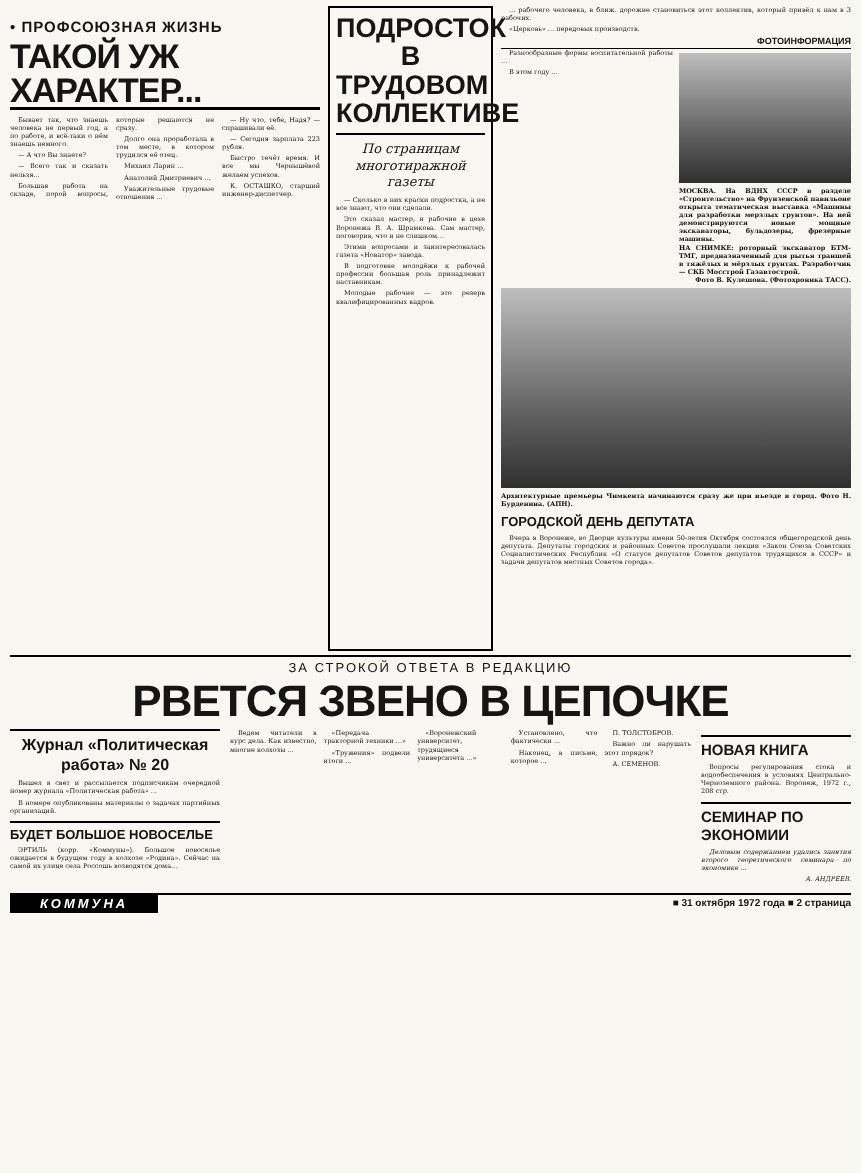• ПРОФСОЮЗНАЯ ЖИЗНЬ
ТАКОЙ УЖ ХАРАКТЕР...
Бывает так, что знаешь человека не первый год, а по работе, и всё-таки о нём знаешь немного.
— А что Вы знаете?
— Всего так и сказать нельзя...
Большая работа на складе, порой вопросы, которые решаются не сразу.
Долго она проработала в том месте, в котором трудился её отец.
Михаил Ларин ...
Анатолий Дмитриевич ...
Уважительные трудовые отношения ...
— Ну что, тебе, Надя? — спрашивали её.
— Сегодня зарплата 223 рубля.
Быстро течёт время. И все мы Чернышёвой желаем успехов.
К. ОСТАШКО, старший инженер-диспетчер.
ПОДРОСТОК В ТРУДОВОМ КОЛЛЕКТИВЕ
По страницам многотиражной газеты
— Сколько в них краски подростка, а не все знают, что они сделали.
Это сказал мастер, и рабочие в цехе Воронежа В. А. Шрамкова. Сам мастер, поговорив, что и не слишком...
Этими вопросами и заинтересовалась газета «Новатор» завода.
В подготовке молодёжи к рабочей профессии большая роль принадлежит наставникам.
Молодые рабочие — это резерв квалифицированных кадров.
... рабочего человека, в ближ. дорожие становиться этот коллектив, который привёл к нам в 3 рабочих.
«Церковь» ... передовых производств.
ФОТОИНФОРМАЦИЯ
Разнообразные формы воспитательной работы ...
В этом году ...
МОСКВА. На ВДНХ СССР в разделе «Строительство» на Фрунзенской павильоне открыта тематическая выставка «Машины для разработки мерзлых грунтов». На ней демонстрируются новые мощные экскаваторы, бульдозеры, фрезерные машины.
НА СНИМКЕ: роторный экскаватор БТМ-ТМГ, предназначенный для рытья траншей в тяжёлых и мёрзлых грунтах. Разработчик — СКБ Мосстрой Газавтострой.
Фото В. Кулешова. (Фотохроника ТАСС).
Архитектурные премьеры Чимкента начинаются сразу же при въезде в город. Фото Н. Бурденина. (АПН).
ГОРОДСКОЙ ДЕНЬ ДЕПУТАТА
Вчера в Воронеже, во Дворце культуры имени 50-летия Октября состоялся общегородской день депутата. Депутаты городских и районных Советов прослушали лекции «Закон Союза Советских Социалистических Республик «О статусе депутатов Советов депутатов трудящихся в СССР» и задачи депутатов местных Советов города».
ЗА СТРОКОЙ ОТВЕТА В РЕДАКЦИЮ
РВЕТСЯ ЗВЕНО В ЦЕПОЧКЕ
Журнал «Политическая работа» № 20
Вышел в свет и рассылается подписчикам очередной номер журнала «Политическая работа» ...
В номере опубликованы материалы о задачах партийных организаций.
БУДЕТ БОЛЬШОЕ НОВОСЕЛЬЕ
ЭРТИЛЬ (корр. «Коммуны»). Большое новоселье ожидается в будущем году в колхозе «Родина». Сейчас на самой их улице села Россошь возводятся дома...
Ведем читатели в курс дела. Как известно, многие колхозы ...
«Передача тракторной техники ...»
«Тружения» подвели итоги ...
«Воронежский университет, трудящиеся университета ...»
Установлено, что фактически ...
Наконец, в письме, которое ...
П. ТОЛСТОБРОВ.
Важно ли нарушать этот порядок?
А. СЕМЕНОВ.
НОВАЯ КНИГА
Вопросы регулирования стока и водообеспечения в условиях Центрально-Черноземного района. Воронеж, 1972 г., 208 стр.
СЕМИНАР ПО ЭКОНОМИИ
Деловым содержанием удались занятия второго теоретического семинара по экономике ...
А. АНДРЕЕВ.
КОММУНА ■ 31 октября 1972 года ■ 2 страница